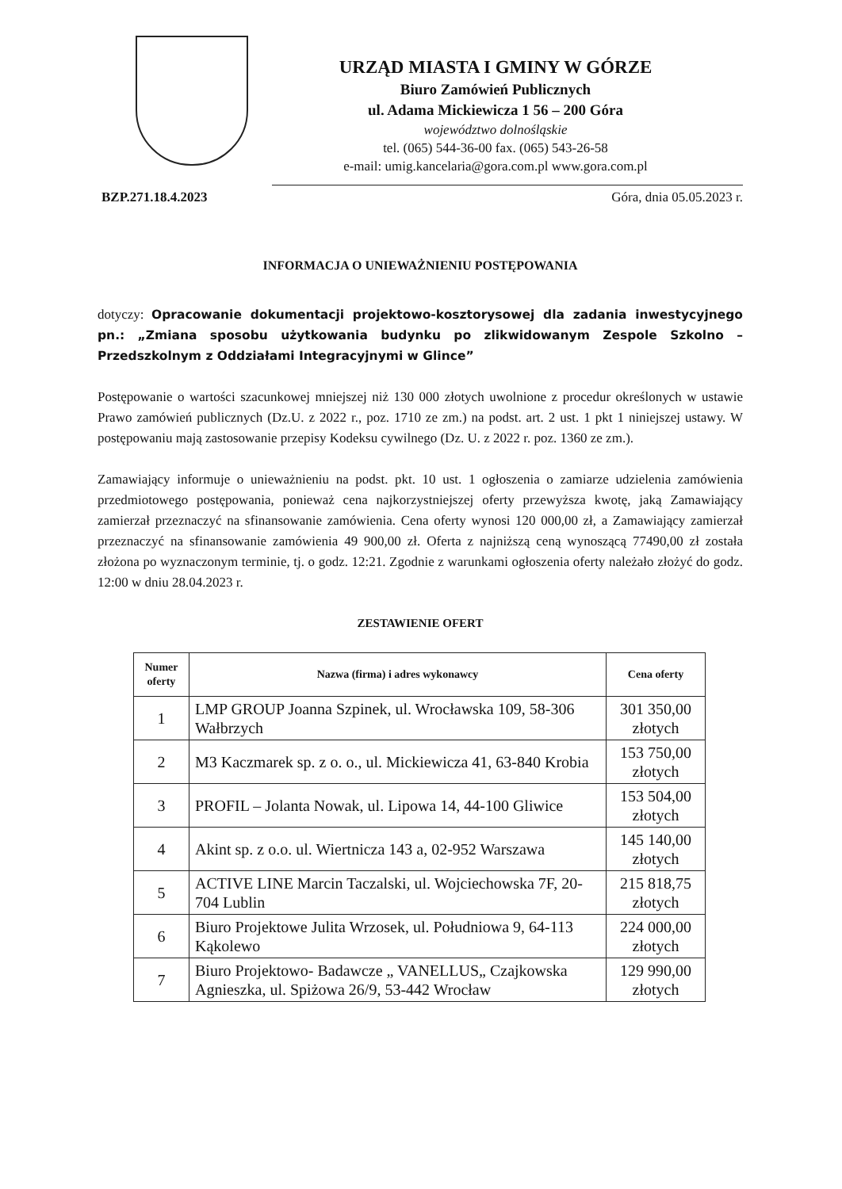URZĄD MIASTA I GMINY W GÓRZE
Biuro Zamówień Publicznych
ul. Adama Mickiewicza 1 56 – 200 Góra
województwo dolnośląskie
tel. (065) 544-36-00 fax. (065) 543-26-58
e-mail: umig.kancelaria@gora.com.pl www.gora.com.pl
BZP.271.18.4.2023 Góra, dnia 05.05.2023 r.
INFORMACJA O UNIEWAŻNIENIU POSTĘPOWANIA
dotyczy: Opracowanie dokumentacji projektowo-kosztorysowej dla zadania inwestycyjnego pn.: „Zmiana sposobu użytkowania budynku po zlikwidowanym Zespole Szkolno – Przedszkolnym z Oddziałami Integracyjnymi w Glince”
Postępowanie o wartości szacunkowej mniejszej niż 130 000 złotych uwolnione z procedur określonych w ustawie Prawo zamówień publicznych (Dz.U. z 2022 r., poz. 1710 ze zm.) na podst. art. 2 ust. 1 pkt 1 niniejszej ustawy. W postępowaniu mają zastosowanie przepisy Kodeksu cywilnego (Dz. U. z 2022 r. poz. 1360 ze zm.).
Zamawiający informuje o unieważnieniu na podst. pkt. 10 ust. 1 ogłoszenia o zamiarze udzielenia zamówienia przedmiotowego postępowania, ponieważ cena najkorzystniejszej oferty przewyższa kwotę, jaką Zamawiający zamierzał przeznaczyć na sfinansowanie zamówienia. Cena oferty wynosi 120 000,00 zł, a Zamawiający zamierzał przeznaczyć na sfinansowanie zamówienia 49 900,00 zł. Oferta z najniższą ceną wynoszącą 77490,00 zł została złożona po wyznaczonym terminie, tj. o godz. 12:21. Zgodnie z warunkami ogłoszenia oferty należało złożyć do godz. 12:00 w dniu 28.04.2023 r.
ZESTAWIENIE OFERT
| Numer oferty | Nazwa (firma) i adres wykonawcy | Cena oferty |
| --- | --- | --- |
| 1 | LMP GROUP Joanna Szpinek, ul. Wrocławska 109, 58-306 Wałbrzych | 301 350,00 złotych |
| 2 | M3 Kaczmarek sp. z o. o., ul. Mickiewicza 41, 63-840 Krobia | 153 750,00 złotych |
| 3 | PROFIL – Jolanta Nowak, ul. Lipowa 14, 44-100 Gliwice | 153 504,00 złotych |
| 4 | Akint sp. z o.o. ul. Wiertnicza 143 a, 02-952 Warszawa | 145 140,00 złotych |
| 5 | ACTIVE LINE Marcin Taczalski, ul. Wojciechowska 7F, 20-704 Lublin | 215 818,75 złotych |
| 6 | Biuro Projektowe Julita Wrzosek, ul. Południowa 9, 64-113 Kąkolewo | 224 000,00 złotych |
| 7 | Biuro Projektowo- Badawcze „ VANELLUS„ Czajkowska Agnieszka, ul. Spiżowa 26/9, 53-442 Wrocław | 129 990,00 złotych |